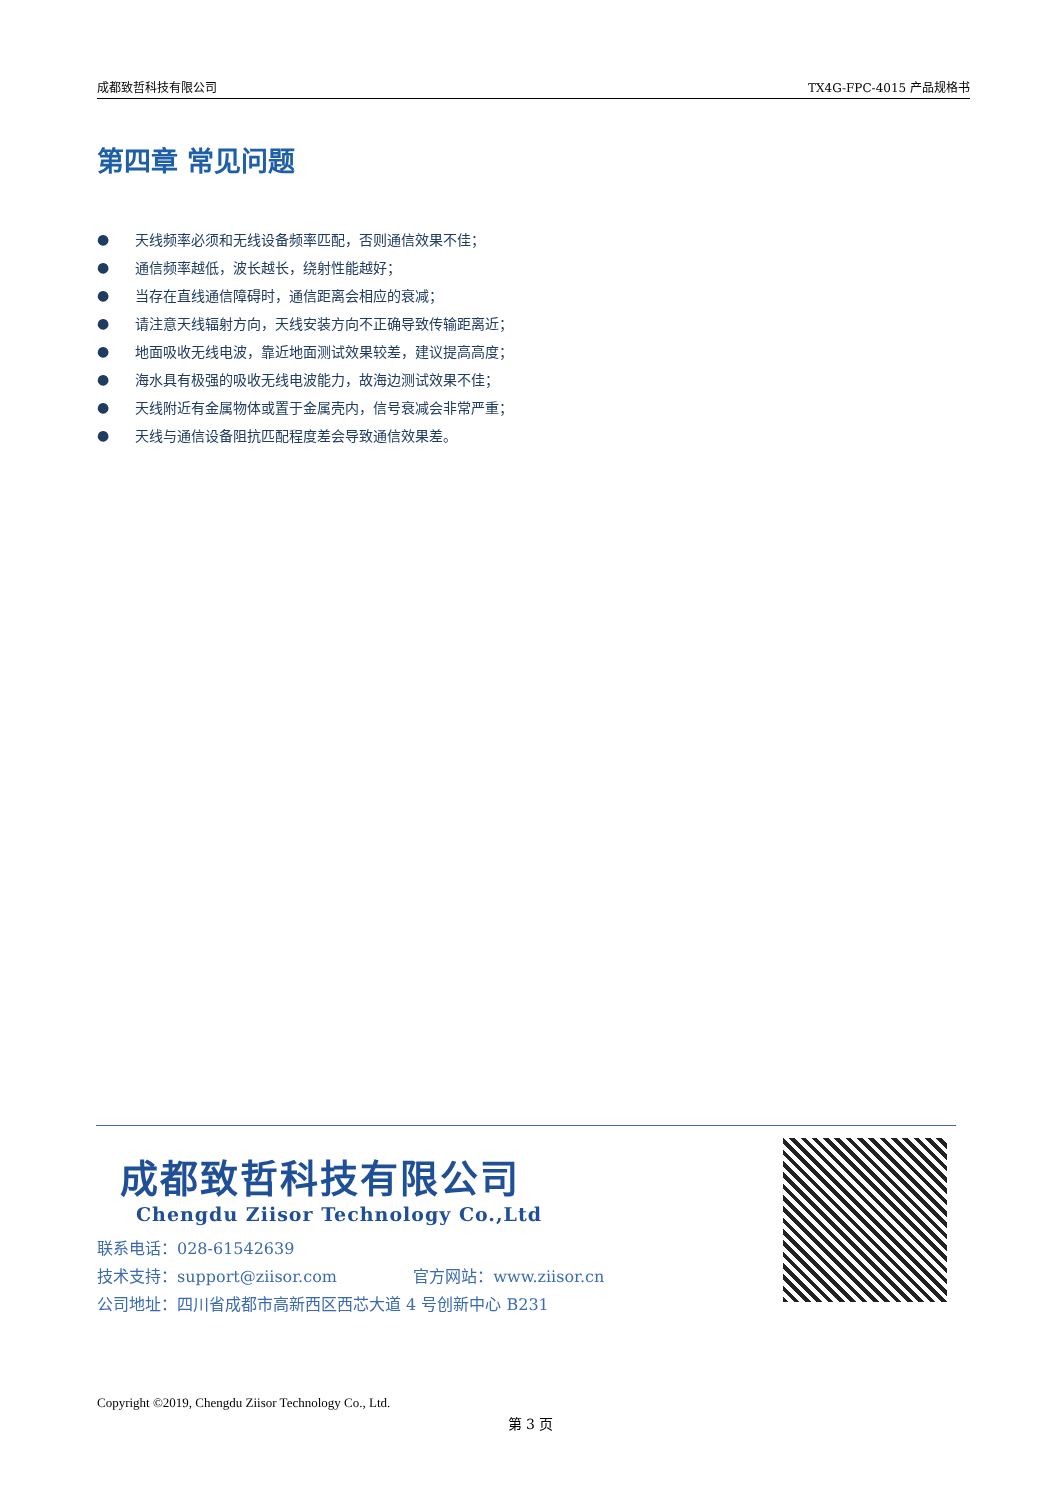成都致哲科技有限公司 TX4G-FPC-4015 产品规格书
第四章 常见问题
● 天线频率必须和无线设备频率匹配，否则通信效果不佳；
● 通信频率越低，波长越长，绕射性能越好；
● 当存在直线通信障碍时，通信距离会相应的衰减；
● 请注意天线辐射方向，天线安装方向不正确导致传输距离近；
● 地面吸收无线电波，靠近地面测试效果较差，建议提高高度；
● 海水具有极强的吸收无线电波能力，故海边测试效果不佳；
● 天线附近有金属物体或置于金属壳内，信号衰减会非常严重；
● 天线与通信设备阻抗匹配程度差会导致通信效果差。
成都致哲科技有限公司
Chengdu Ziisor Technology Co.,Ltd
联系电话：028-61542639
技术支持：support@ziisor.com 官方网站：www.ziisor.cn
公司地址：四川省成都市高新西区西芯大道 4 号创新中心 B231
Copyright ©2019, Chengdu Ziisor Technology Co., Ltd.
第 3 页